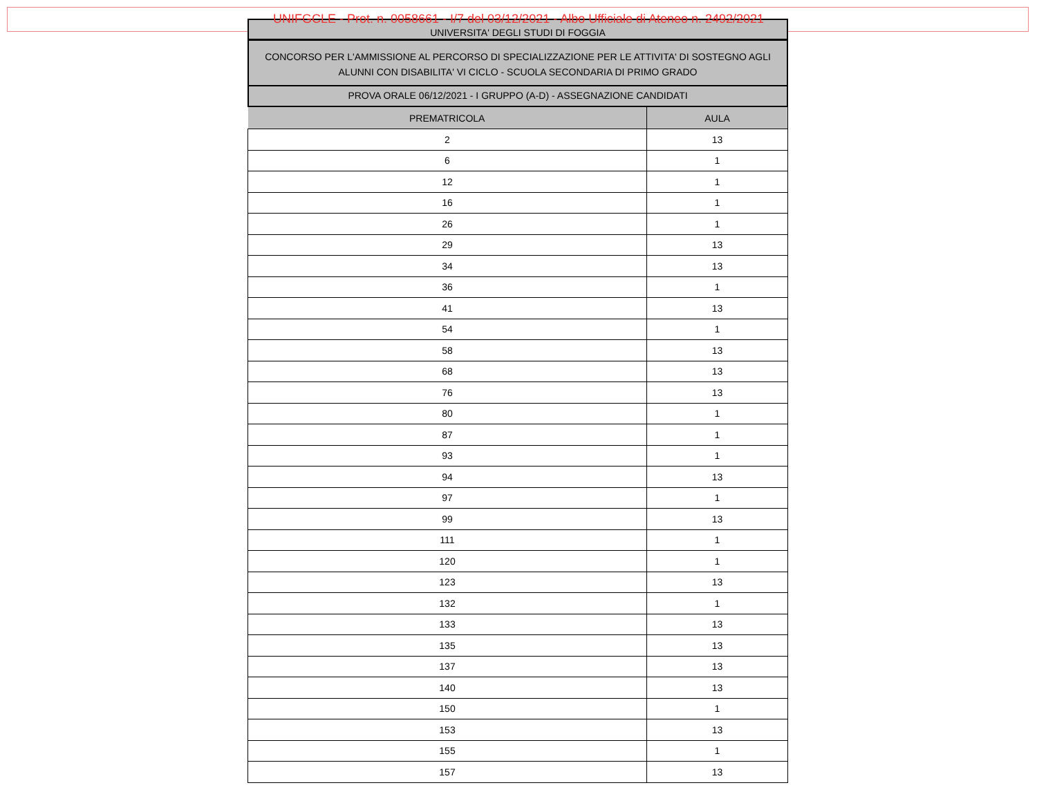UNIFGCLE - Prot. n. 0058661 - I/7 del 03/12/2021 - Albo Ufficiale di Ateneo n. 2492/2021
UNIVERSITA' DEGLI STUDI DI FOGGIA
CONCORSO PER L'AMMISSIONE AL PERCORSO DI SPECIALIZZAZIONE PER LE ATTIVITA' DI SOSTEGNO AGLI ALUNNI CON DISABILITA' VI CICLO - SCUOLA SECONDARIA DI PRIMO GRADO
PROVA ORALE 06/12/2021 - I GRUPPO (A-D) - ASSEGNAZIONE CANDIDATI
| PREMATRICOLA | AULA |
| --- | --- |
| 2 | 13 |
| 6 | 1 |
| 12 | 1 |
| 16 | 1 |
| 26 | 1 |
| 29 | 13 |
| 34 | 13 |
| 36 | 1 |
| 41 | 13 |
| 54 | 1 |
| 58 | 13 |
| 68 | 13 |
| 76 | 13 |
| 80 | 1 |
| 87 | 1 |
| 93 | 1 |
| 94 | 13 |
| 97 | 1 |
| 99 | 13 |
| 111 | 1 |
| 120 | 1 |
| 123 | 13 |
| 132 | 1 |
| 133 | 13 |
| 135 | 13 |
| 137 | 13 |
| 140 | 13 |
| 150 | 1 |
| 153 | 13 |
| 155 | 1 |
| 157 | 13 |